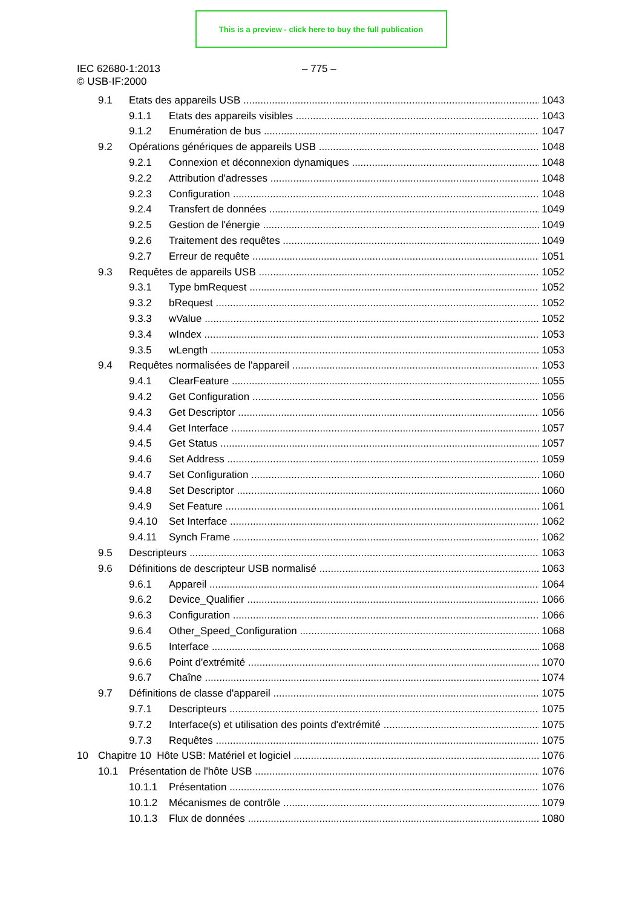This is a preview - click here to buy the full publication
IEC 62680-1:2013
– 775 –
© USB-IF:2000
9.1 Etats des appareils USB 1043
9.1.1 Etats des appareils visibles 1043
9.1.2 Enumération de bus 1047
9.2 Opérations génériques de appareils USB 1048
9.2.1 Connexion et déconnexion dynamiques 1048
9.2.2 Attribution d'adresses 1048
9.2.3 Configuration 1048
9.2.4 Transfert de données 1049
9.2.5 Gestion de l'énergie 1049
9.2.6 Traitement des requêtes 1049
9.2.7 Erreur de requête 1051
9.3 Requêtes de appareils USB 1052
9.3.1 Type bmRequest 1052
9.3.2 bRequest 1052
9.3.3 wValue 1052
9.3.4 wIndex 1053
9.3.5 wLength 1053
9.4 Requêtes normalisées de l'appareil 1053
9.4.1 ClearFeature 1055
9.4.2 Get Configuration 1056
9.4.3 Get Descriptor 1056
9.4.4 Get Interface 1057
9.4.5 Get Status 1057
9.4.6 Set Address 1059
9.4.7 Set Configuration 1060
9.4.8 Set Descriptor 1060
9.4.9 Set Feature 1061
9.4.10 Set Interface 1062
9.4.11 Synch Frame 1062
9.5 Descripteurs 1063
9.6 Définitions de descripteur USB normalisé 1063
9.6.1 Appareil 1064
9.6.2 Device_Qualifier 1066
9.6.3 Configuration 1066
9.6.4 Other_Speed_Configuration 1068
9.6.5 Interface 1068
9.6.6 Point d'extrémité 1070
9.6.7 Chaîne 1074
9.7 Définitions de classe d'appareil 1075
9.7.1 Descripteurs 1075
9.7.2 Interface(s) et utilisation des points d'extrémité 1075
9.7.3 Requêtes 1075
10 Chapitre 10 Hôte USB: Matériel et logiciel 1076
10.1 Présentation de l'hôte USB 1076
10.1.1 Présentation 1076
10.1.2 Mécanismes de contrôle 1079
10.1.3 Flux de données 1080